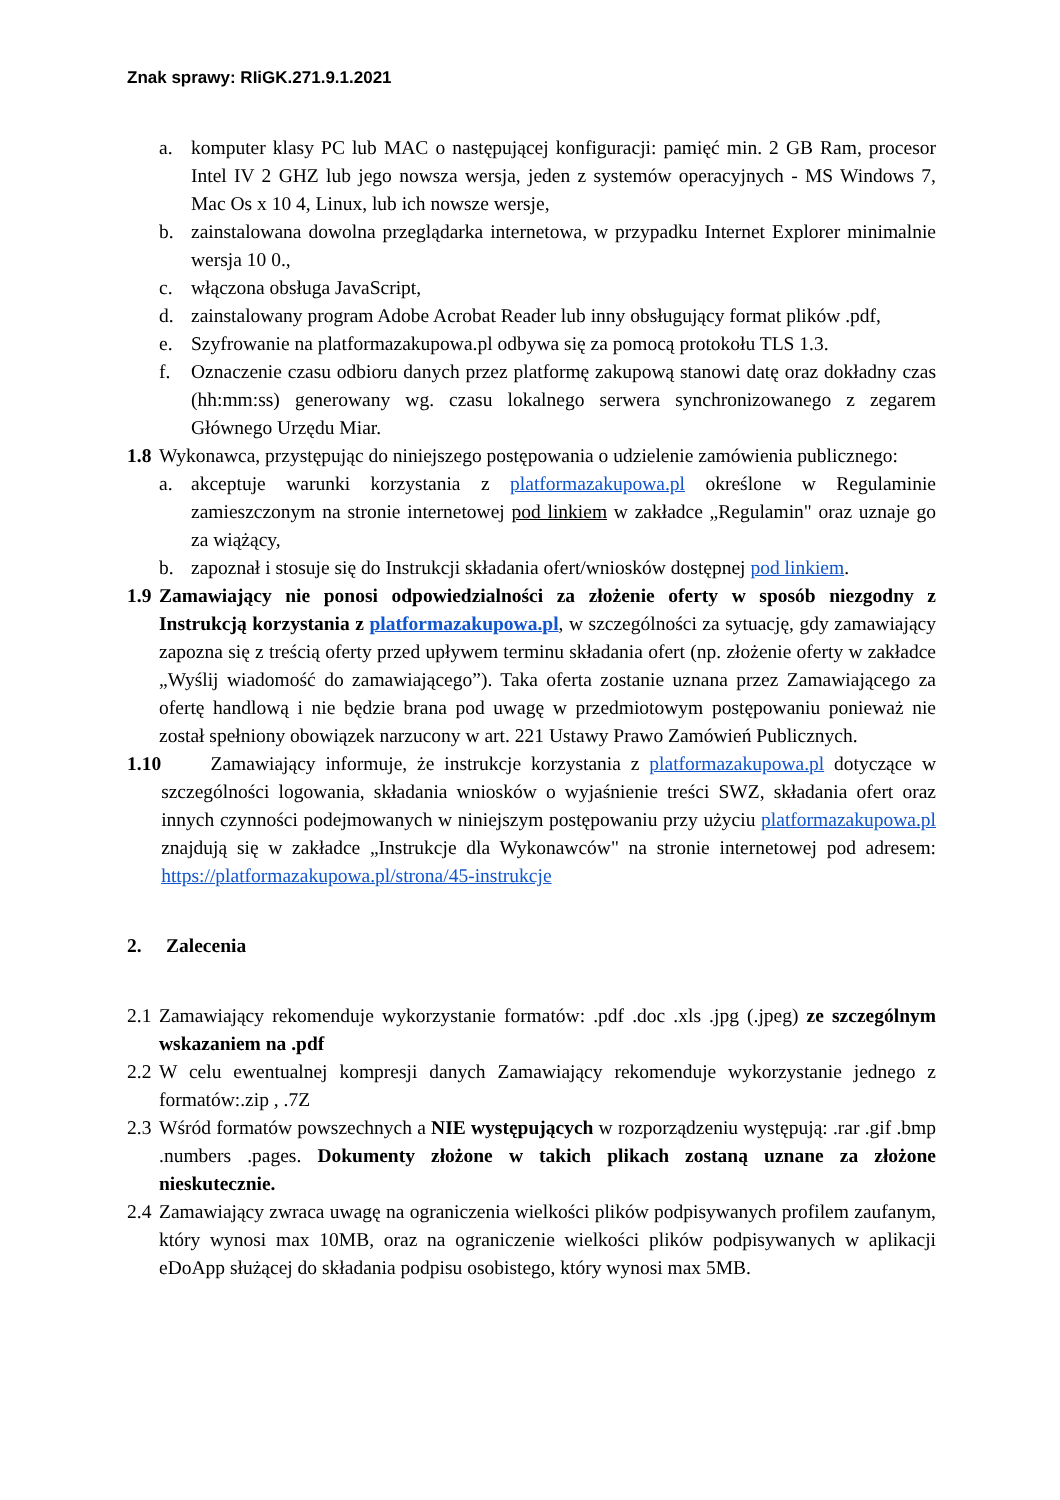Znak sprawy: RIiGK.271.9.1.2021
a. komputer klasy PC lub MAC o następującej konfiguracji: pamięć min. 2 GB Ram, procesor Intel IV 2 GHZ lub jego nowsza wersja, jeden z systemów operacyjnych - MS Windows 7, Mac Os x 10 4, Linux, lub ich nowsze wersje,
b. zainstalowana dowolna przeglądarka internetowa, w przypadku Internet Explorer minimalnie wersja 10 0.,
c. włączona obsługa JavaScript,
d. zainstalowany program Adobe Acrobat Reader lub inny obsługujący format plików .pdf,
e. Szyfrowanie na platformazakupowa.pl odbywa się za pomocą protokołu TLS 1.3.
f. Oznaczenie czasu odbioru danych przez platformę zakupową stanowi datę oraz dokładny czas (hh:mm:ss) generowany wg. czasu lokalnego serwera synchronizowanego z zegarem Głównego Urzędu Miar.
1.8 Wykonawca, przystępując do niniejszego postępowania o udzielenie zamówienia publicznego:
a. akceptuje warunki korzystania z platformazakupowa.pl określone w Regulaminie zamieszczonym na stronie internetowej pod linkiem w zakładce „Regulamin" oraz uznaje go za wiążący,
b. zapoznał i stosuje się do Instrukcji składania ofert/wniosków dostępnej pod linkiem.
1.9 Zamawiający nie ponosi odpowiedzialności za złożenie oferty w sposób niezgodny z Instrukcją korzystania z platformazakupowa.pl, w szczególności za sytuację, gdy zamawiający zapozna się z treścią oferty przed upływem terminu składania ofert (np. złożenie oferty w zakładce „Wyślij wiadomość do zamawiającego”). Taka oferta zostanie uznana przez Zamawiającego za ofertę handlową i nie będzie brana pod uwagę w przedmiotowym postępowaniu ponieważ nie został spełniony obowiązek narzucony w art. 221 Ustawy Prawo Zamówień Publicznych.
1.10 Zamawiający informuje, że instrukcje korzystania z platformazakupowa.pl dotyczące w szczególności logowania, składania wniosków o wyjaśnienie treści SWZ, składania ofert oraz innych czynności podejmowanych w niniejszym postępowaniu przy użyciu platformazakupowa.pl znajdują się w zakładce „Instrukcje dla Wykonawców" na stronie internetowej pod adresem: https://platformazakupowa.pl/strona/45-instrukcje
2. Zalecenia
2.1 Zamawiający rekomenduje wykorzystanie formatów: .pdf .doc .xls .jpg (.jpeg) ze szczególnym wskazaniem na .pdf
2.2 W celu ewentualnej kompresji danych Zamawiający rekomenduje wykorzystanie jednego z formatów:.zip , .7Z
2.3 Wśród formatów powszechnych a NIE występujących w rozporządzeniu występują: .rar .gif .bmp .numbers .pages. Dokumenty złożone w takich plikach zostaną uznane za złożone nieskutecznie.
2.4 Zamawiający zwraca uwagę na ograniczenia wielkości plików podpisywanych profilem zaufanym, który wynosi max 10MB, oraz na ograniczenie wielkości plików podpisywanych w aplikacji eDoApp służącej do składania podpisu osobistego, który wynosi max 5MB.